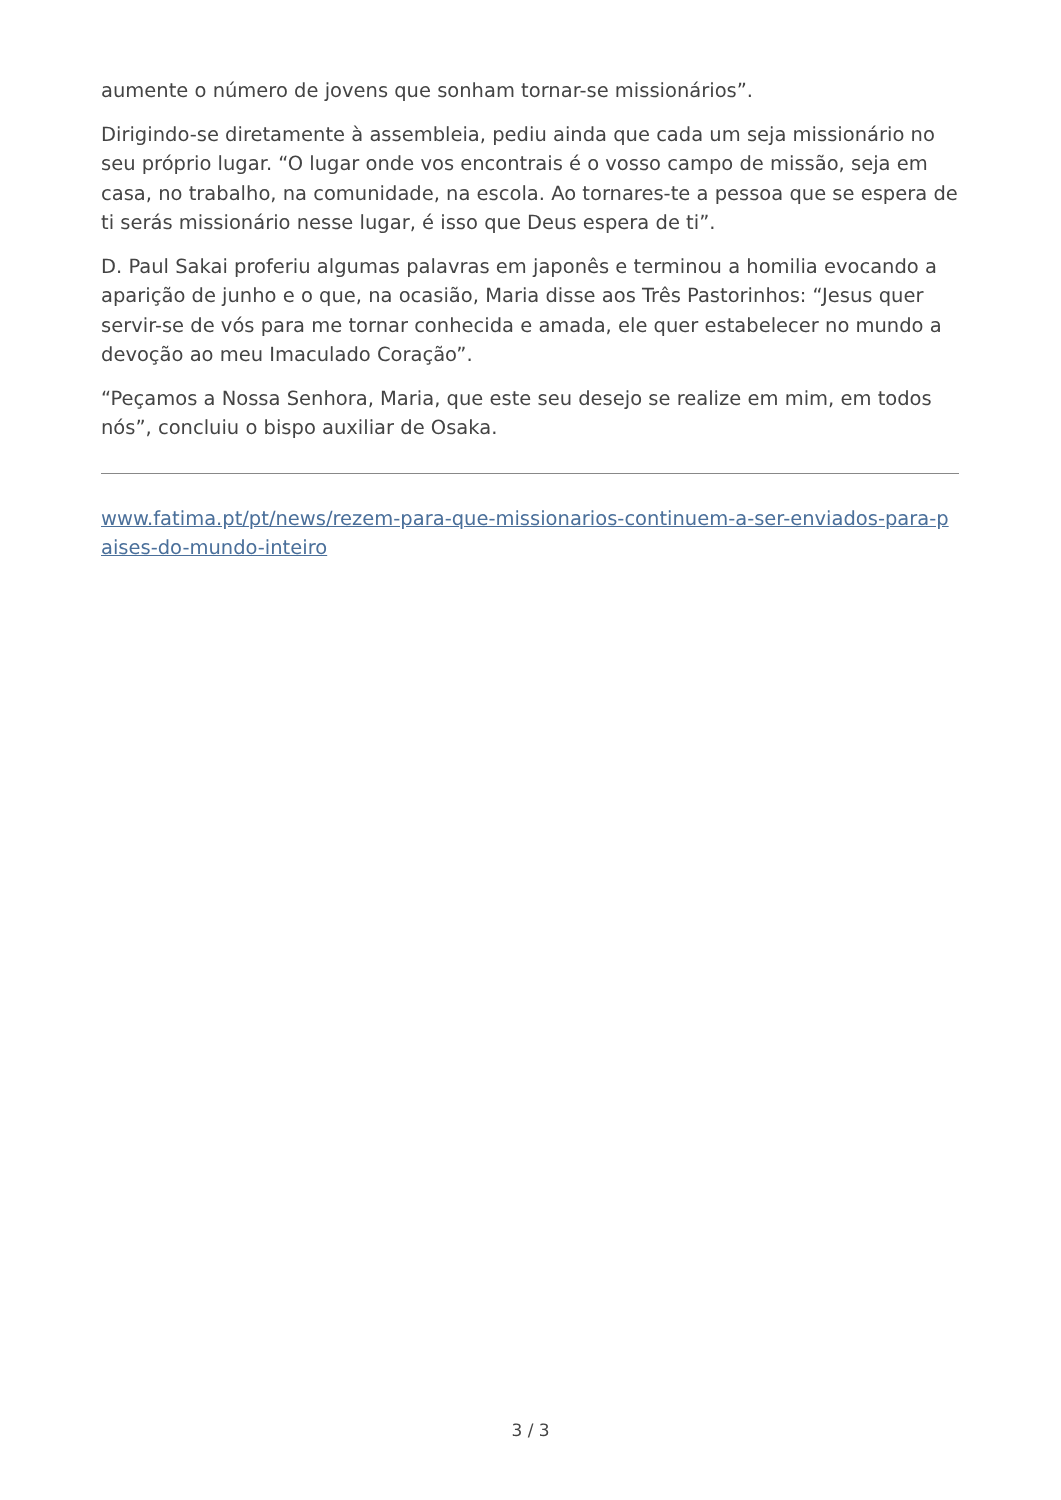aumente o número de jovens que sonham tornar-se missionários”.
Dirigindo-se diretamente à assembleia, pediu ainda que cada um seja missionário no seu próprio lugar. “O lugar onde vos encontrais é o vosso campo de missão, seja em casa, no trabalho, na comunidade, na escola. Ao tornares-te a pessoa que se espera de ti serás missionário nesse lugar, é isso que Deus espera de ti”.
D. Paul Sakai proferiu algumas palavras em japonês e terminou a homilia evocando a aparição de junho e o que, na ocasião, Maria disse aos Três Pastorinhos: “Jesus quer servir-se de vós para me tornar conhecida e amada, ele quer estabelecer no mundo a devoção ao meu Imaculado Coração”.
“Peçamos a Nossa Senhora, Maria, que este seu desejo se realize em mim, em todos nós”, concluiu o bispo auxiliar de Osaka.
www.fatima.pt/pt/news/rezem-para-que-missionarios-continuem-a-ser-enviados-para-paises-do-mundo-inteiro
3 / 3